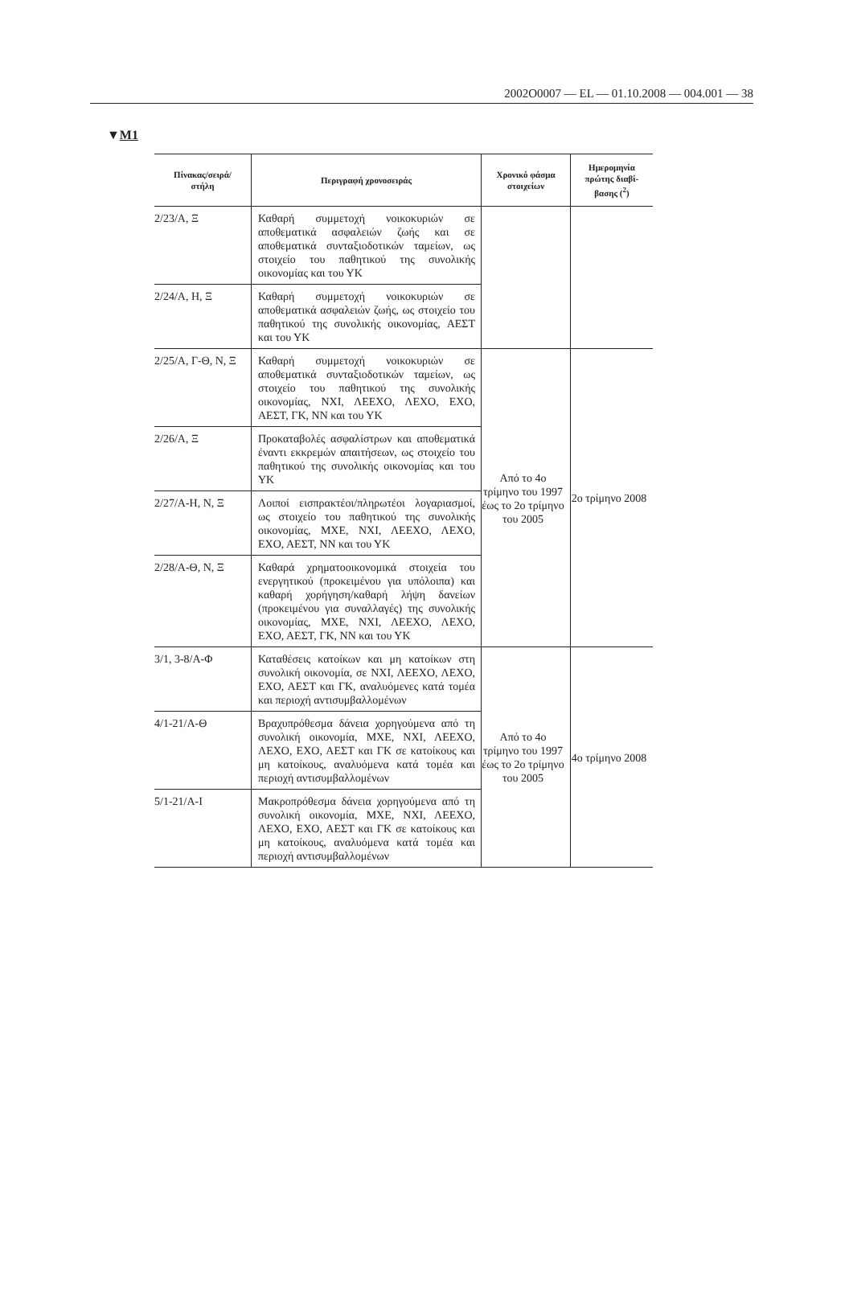2002O0007 — EL — 01.10.2008 — 004.001 — 38
▼M1
| Πίνακας/σειρά/ στήλη | Περιγραφή χρονοσειράς | Χρονικό φάσμα στοιχείων | Ημερομηνία πρώτης διαβί- βασης (<sup>2</sup>) |
| --- | --- | --- | --- |
| 2/23/Α, Ξ | Καθαρή συμμετοχή νοικοκυριών σε αποθεματικά ασφαλειών ζωής και σε αποθεματικά συνταξιοδοτικών ταμείων, ως στοιχείο του παθητικού της συνολικής οικονομίας και του ΥΚ | | |
| 2/24/Α, Η, Ξ | Καθαρή συμμετοχή νοικοκυριών σε αποθεματικά ασφαλειών ζωής, ως στοιχείο του παθητικού της συνολικής οικονομίας, ΑΕΣΤ και του ΥΚ | | |
| 2/25/Α, Γ-Θ, Ν, Ξ | Καθαρή συμμετοχή νοικοκυριών σε αποθεματικά συνταξιοδοτικών ταμείων, ως στοιχείο του παθητικού της συνολικής οικονομίας, ΝΧΙ, ΛΕΕΧΟ, ΛΕΧΟ, ΕΧΟ, ΑΕΣΤ, ΓΚ, ΝΝ και του ΥΚ | Από το 4ο τρίμηνο του 1997 έως το 2ο τρίμηνο του 2005 | 2ο τρίμηνο 2008 |
| 2/26/Α, Ξ | Προκαταβολές ασφαλίστρων και αποθεματικά έναντι εκκρεμών απαιτήσεων, ως στοιχείο του παθητικού της συνολικής οικονομίας και του ΥΚ | | |
| 2/27/Α-Η, Ν, Ξ | Λοιποί εισπρακτέοι/πληρωτέοι λογαριασμοί, ως στοιχείο του παθητικού της συνολικής οικονομίας, ΜΧΕ, ΝΧΙ, ΛΕΕΧΟ, ΛΕΧΟ, ΕΧΟ, ΑΕΣΤ, ΝΝ και του ΥΚ | | |
| 2/28/Α-Θ, Ν, Ξ | Καθαρά χρηματοοικονομικά στοιχεία του ενεργητικού (προκειμένου για υπόλοιπα) και καθαρή χορήγηση/καθαρή λήψη δανείων (προκειμένου για συναλλαγές) της συνολικής οικονομίας, ΜΧΕ, ΝΧΙ, ΛΕΕΧΟ, ΛΕΧΟ, ΕΧΟ, ΑΕΣΤ, ΓΚ, ΝΝ και του ΥΚ | | |
| 3/1, 3-8/Α-Φ | Καταθέσεις κατοίκων και μη κατοίκων στη συνολική οικονομία, σε ΝΧΙ, ΛΕΕΧΟ, ΛΕΧΟ, ΕΧΟ, ΑΕΣΤ και ΓΚ, αναλυόμενες κατά τομέα και περιοχή αντισυμβαλλομένων | Από το 4ο τρίμηνο του 1997 έως το 2ο τρίμηνο του 2005 | 4ο τρίμηνο 2008 |
| 4/1-21/Α-Θ | Βραχυπρόθεσμα δάνεια χορηγούμενα από τη συνολική οικονομία, ΜΧΕ, ΝΧΙ, ΛΕΕΧΟ, ΛΕΧΟ, ΕΧΟ, ΑΕΣΤ και ΓΚ σε κατοίκους και μη κατοίκους, αναλυόμενα κατά τομέα και περιοχή αντισυμβαλλομένων | | |
| 5/1-21/Α-Ι | Μακροπρόθεσμα δάνεια χορηγούμενα από τη συνολική οικονομία, ΜΧΕ, ΝΧΙ, ΛΕΕΧΟ, ΛΕΧΟ, ΕΧΟ, ΑΕΣΤ και ΓΚ σε κατοίκους και μη κατοίκους, αναλυόμενα κατά τομέα και περιοχή αντισυμβαλλομένων | | |